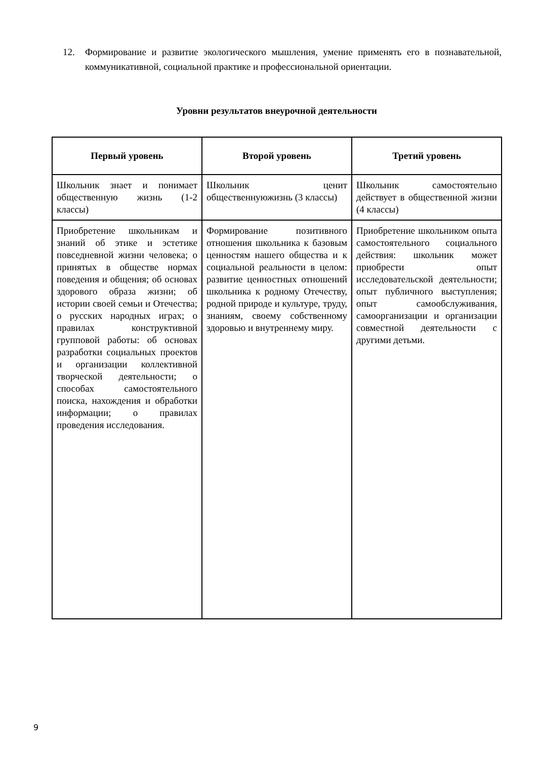12. Формирование и развитие экологического мышления, умение применять его в познавательной, коммуникативной, социальной практике и профессиональной ориентации.
Уровни результатов внеурочной деятельности
| Первый уровень | Второй уровень | Третий уровень |
| --- | --- | --- |
| Школьник знает и понимает общественную жизнь (1-2 классы) | Школьник ценит общественнуюжизнь (3 классы) | Школьник самостоятельно действует в общественной жизни (4 классы) |
| Приобретение школьникам и знаний об этике и эстетике повседневной жизни человека; о принятых в обществе нормах поведения и общения; об основах здорового образа жизни; об истории своей семьи и Отечества; о русских народных играх; о правилах конструктивной групповой работы: об основах разработки социальных проектов и организации коллективной творческой деятельности; о способах самостоятельного поиска, нахождения и обработки информации; о правилах проведения исследования. | Формирование позитивного отношения школьника к базовым ценностям нашего общества и к социальной реальности в целом: развитие ценностных отношений школьника к родному Отечеству, родной природе и культуре, труду, знаниям, своему собственному здоровью и внутреннему миру. | Приобретение школьником опыта самостоятельного социального действия: школьник может приобрести опыт исследовательской деятельности; опыт публичного выступления; опыт самообслуживания, самоорганизации и организации совместной деятельности с другими детьми. |
9